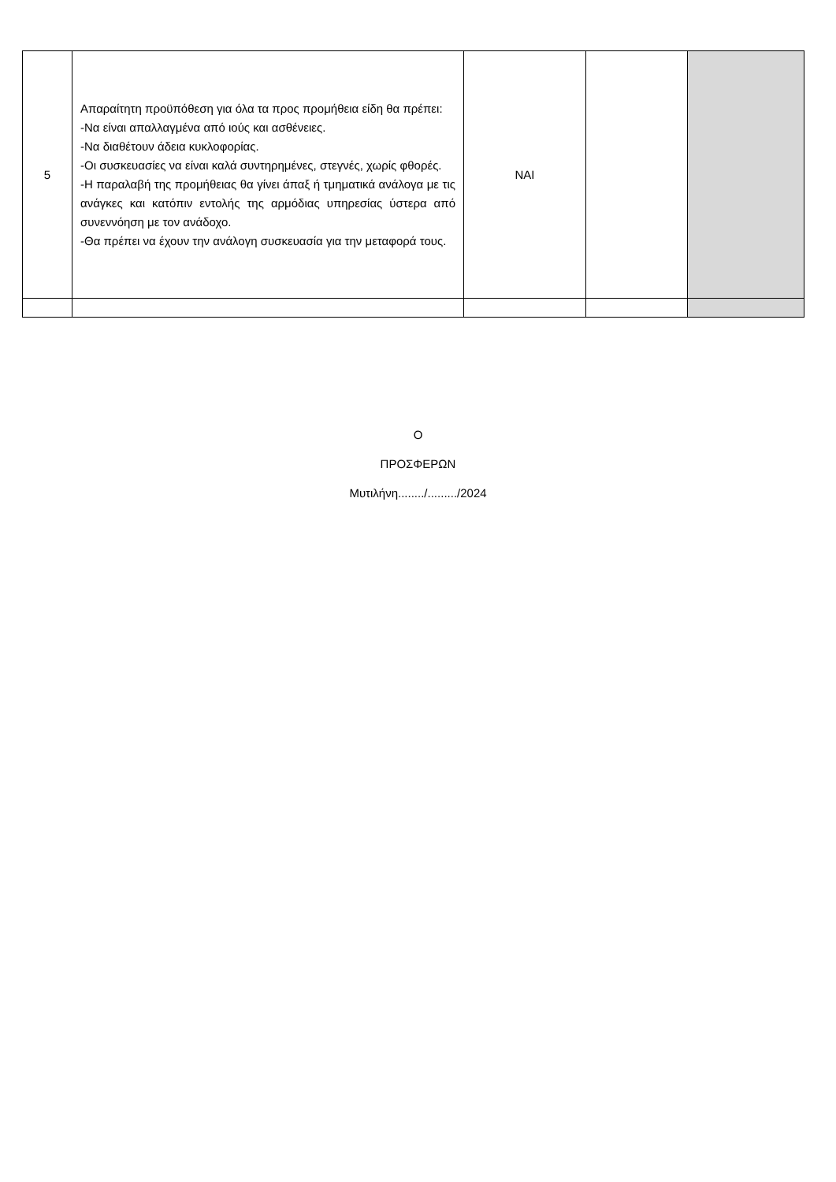| 5 | Απαραίτητη προϋπόθεση για όλα τα προς προμήθεια είδη θα πρέπει: -Να είναι απαλλαγμένα από ιούς και ασθένειες. -Να διαθέτουν άδεια κυκλοφορίας. -Οι συσκευασίες να είναι καλά συντηρημένες, στεγνές, χωρίς φθορές. -Η παραλαβή της προμήθειας θα γίνει άπαξ ή τμηματικά ανάλογα με τις ανάγκες και κατόπιν εντολής της αρμόδιας υπηρεσίας ύστερα από συνεννόηση με τον ανάδοχο. -Θα πρέπει να έχουν την ανάλογη συσκευασία για την μεταφορά τους. | ΝΑΙ | | |
Ο
ΠΡΟΣΦΕΡΩΝ
Μυτιλήνη......../........./2024